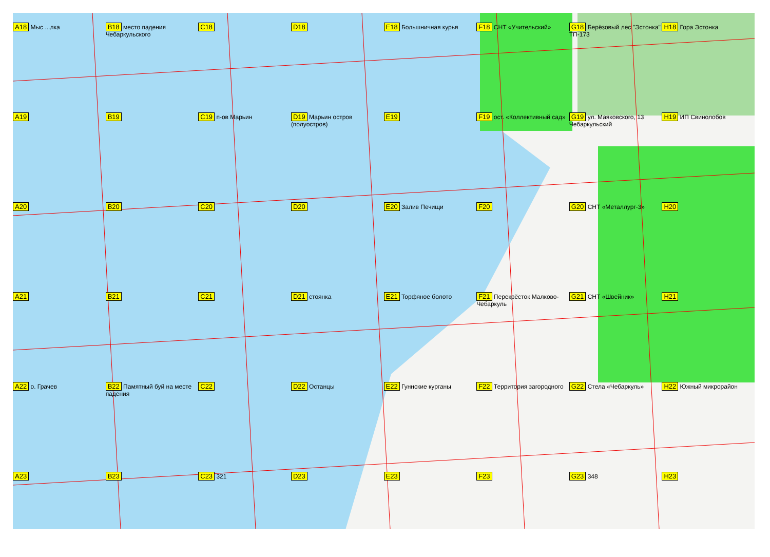A18 Мыс ...лка
B18 место падения Чебаркульского
C18
D18
E18 Большничная курья
F18 СНТ «Учительский»
G18 Берёзовый лес "Эстонка" ТП-173
H18 Гора Эстонка
A19
B19
C19 п-ов Марьин
D19 Марьин остров (полуостров)
E19
F19 ост. «Коллективный сад»
G19 ул. Маяковского, 13 Чебаркульский
H19 ИП Свинолобов
A20
B20
C20
D20
E20 Залив Печищи
F20
G20 СНТ «Металлург-3»
H20
A21
B21
C21
D21 стоянка
E21 Торфяное болото
F21 Перекрёсток Малково-Чебаркуль
G21 СНТ «Швейник»
H21
A22 о. Грачев
B22 Памятный буй на месте падения
C22
D22 Останцы
E22 Гуннские курганы
F22 Территория загородного
G22 Стела «Чебаркуль»
H22 Южный микрорайон
A23
B23
C23 321
D23
E23
F23
G23 348
H23